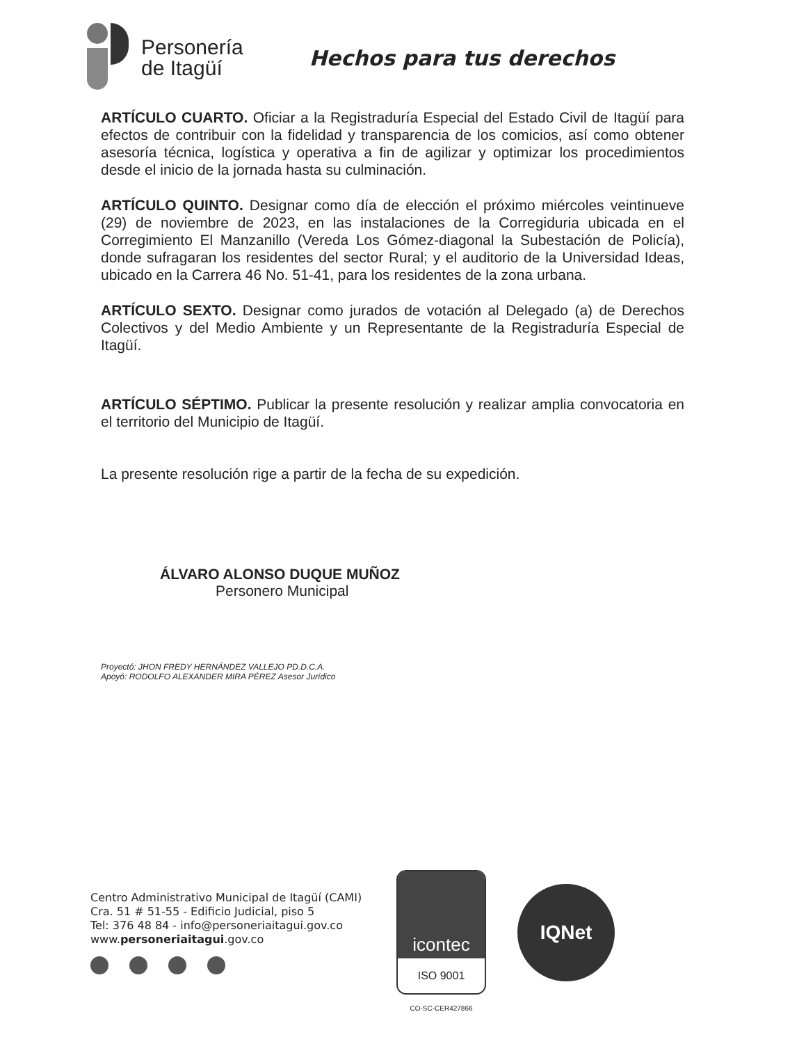Personería
de Itagüí
Hechos para tus derechos
ARTÍCULO CUARTO. Oficiar a la Registraduría Especial del Estado Civil de Itagüí para efectos de contribuir con la fidelidad y transparencia de los comicios, así como obtener asesoría técnica, logística y operativa a fin de agilizar y optimizar los procedimientos desde el inicio de la jornada hasta su culminación.
ARTÍCULO QUINTO. Designar como día de elección el próximo miércoles veintinueve (29) de noviembre de 2023, en las instalaciones de la Corregiduria ubicada en el Corregimiento El Manzanillo (Vereda Los Gómez-diagonal la Subestación de Policía), donde sufragaran los residentes del sector Rural; y el auditorio de la Universidad Ideas, ubicado en la Carrera 46 No. 51-41, para los residentes de la zona urbana.
ARTÍCULO SEXTO. Designar como jurados de votación al Delegado (a) de Derechos Colectivos y del Medio Ambiente y un Representante de la Registraduría Especial de Itagüí.
ARTÍCULO SÉPTIMO. Publicar la presente resolución y realizar amplia convocatoria en el territorio del Municipio de Itagüí.
La presente resolución rige a partir de la fecha de su expedición.
ÁLVARO ALONSO DUQUE MUÑOZ
Personero Municipal
Proyectó: JHON FREDY HERNÁNDEZ VALLEJO PD.D.C.A.
Apoyó: RODOLFO ALEXANDER MIRA PÉREZ Asesor Jurídico
Centro Administrativo Municipal de Itagüí (CAMI)
Cra. 51 # 51-55 - Edificio Judicial, piso 5
Tel: 376 48 84 - info@personeriaitagui.gov.co
www.personeriaitagui.gov.co
icontec
ISO 9001
CO-SC-CER427866
IQNet